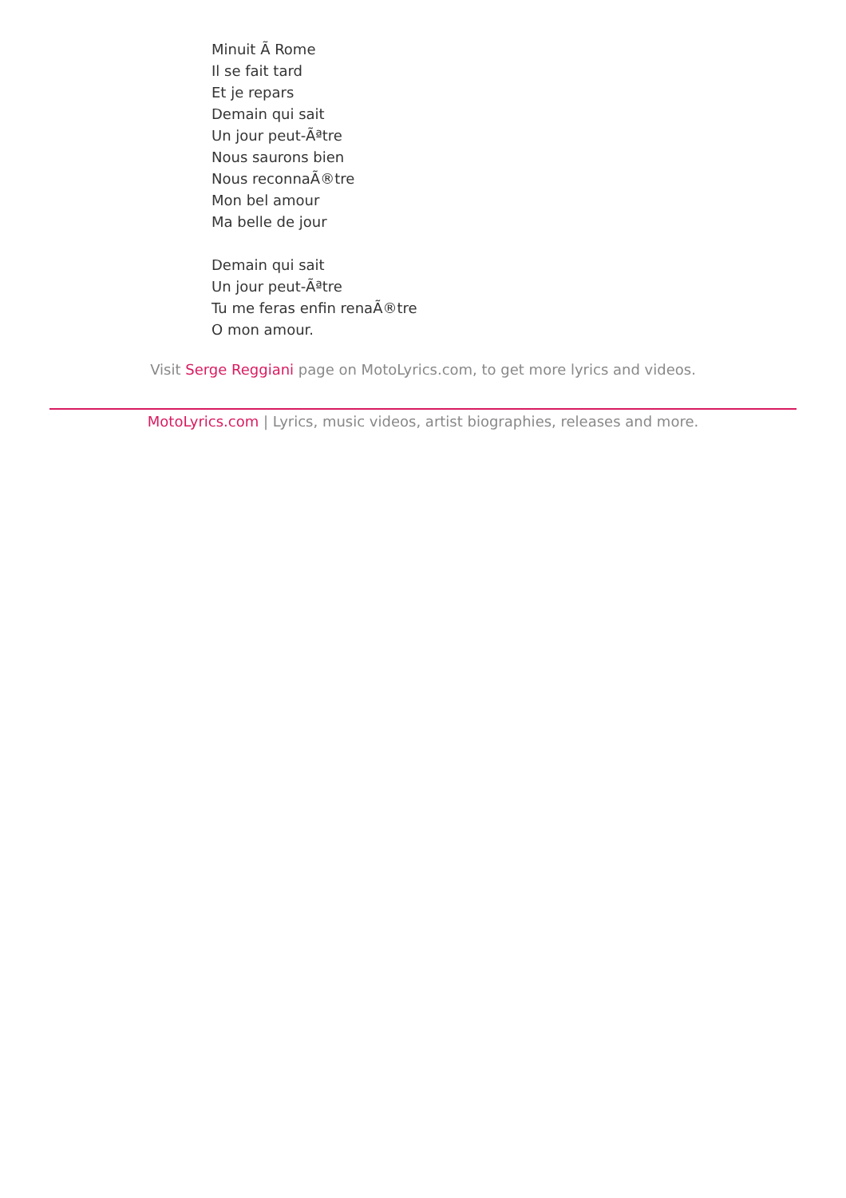Minuit Ã Rome
Il se fait tard
Et je repars
Demain qui sait
Un jour peut-Ãªtre
Nous saurons bien
Nous reconnaÃ®tre
Mon bel amour
Ma belle de jour
Demain qui sait
Un jour peut-Ãªtre
Tu me feras enfin renaÃ®tre
O mon amour.
Visit Serge Reggiani page on MotoLyrics.com, to get more lyrics and videos.
MotoLyrics.com | Lyrics, music videos, artist biographies, releases and more.